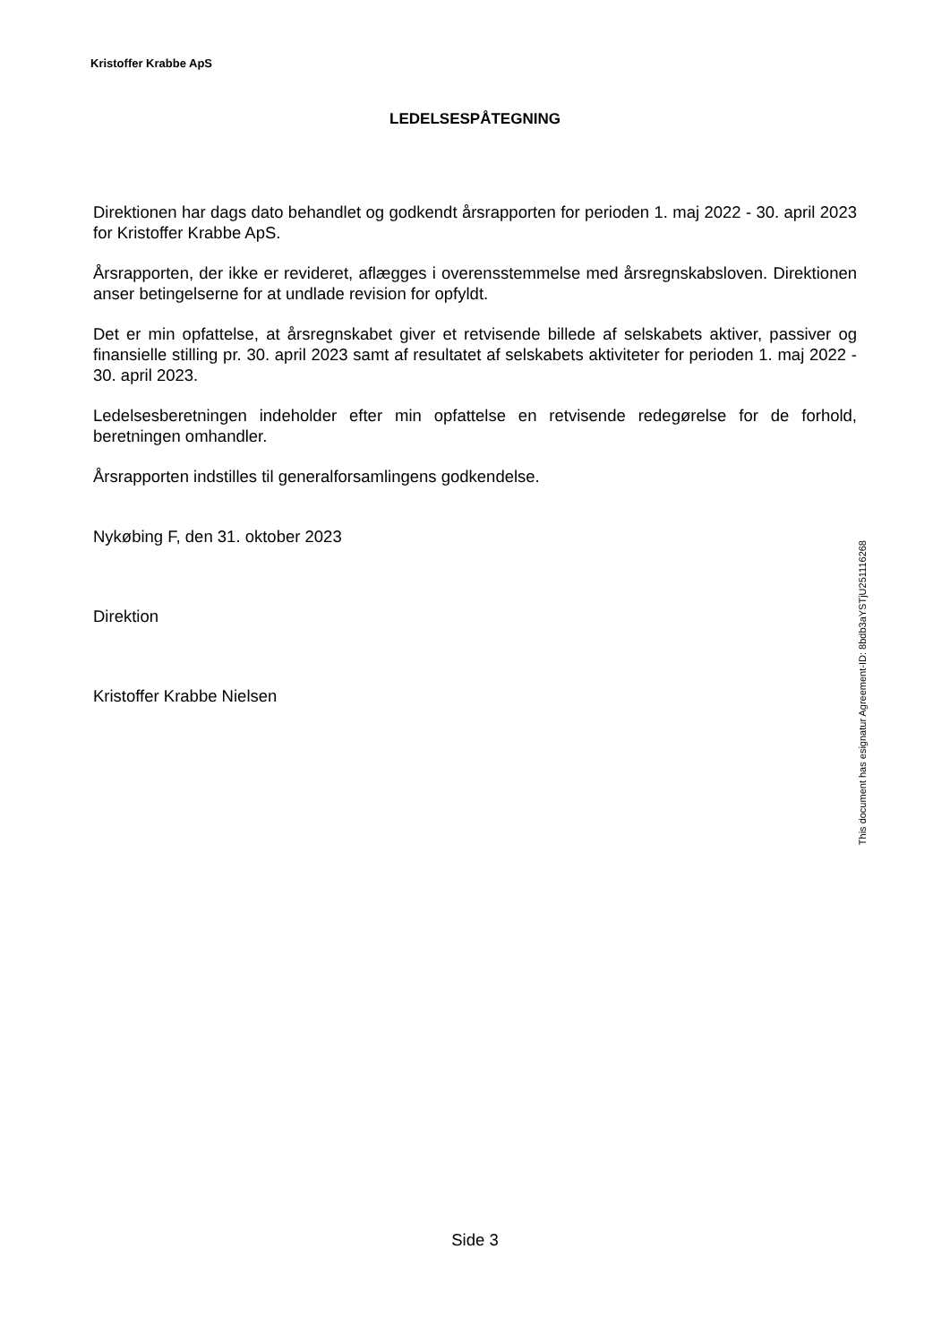Kristoffer Krabbe ApS
LEDELSESPÅTEGNING
Direktionen har dags dato behandlet og godkendt årsrapporten for perioden 1. maj 2022 - 30. april 2023 for Kristoffer Krabbe ApS.
Årsrapporten, der ikke er revideret, aflægges i overensstemmelse med årsregnskabsloven. Direktionen anser betingelserne for at undlade revision for opfyldt.
Det er min opfattelse, at årsregnskabet giver et retvisende billede af selskabets aktiver, passiver og finansielle stilling pr. 30. april 2023 samt af resultatet af selskabets aktiviteter for perioden 1. maj 2022 - 30. april 2023.
Ledelsesberetningen indeholder efter min opfattelse en retvisende redegørelse for de forhold, beretningen omhandler.
Årsrapporten indstilles til generalforsamlingens godkendelse.
Nykøbing F, den 31. oktober 2023
Direktion
Kristoffer Krabbe Nielsen
Side 3
This document has esignatur Agreement-ID: 8bdb3aYSTjU251116268